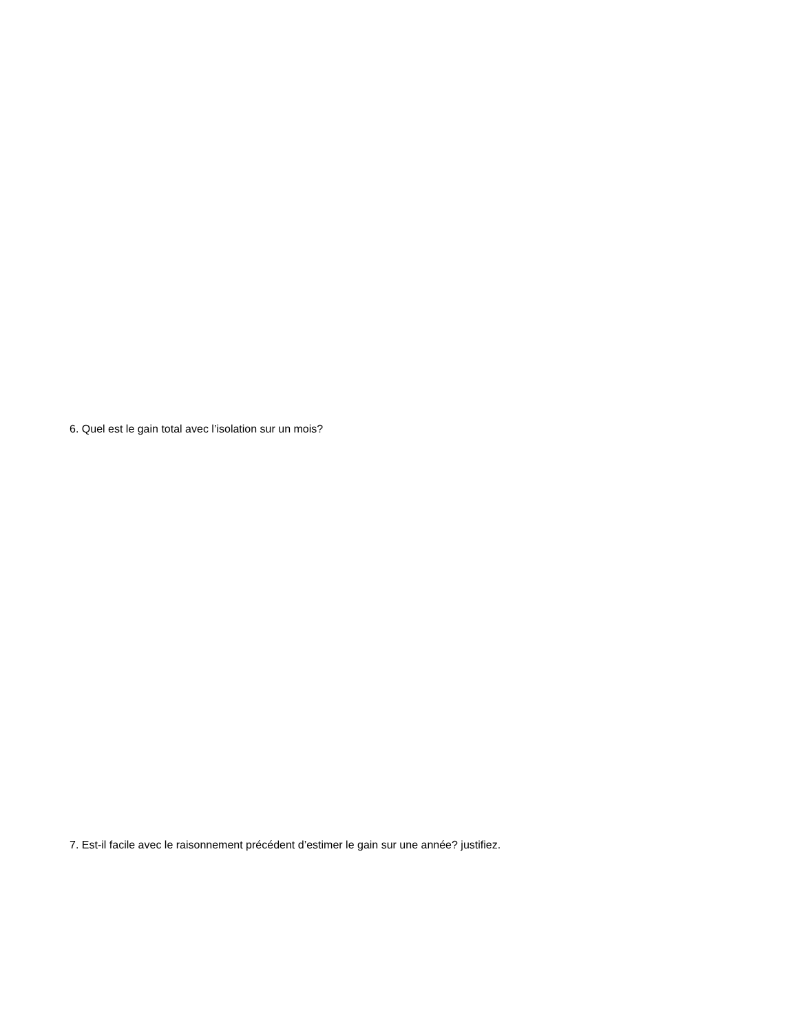6. Quel est le gain total avec l’isolation sur un mois?
7. Est-il facile avec le raisonnement précédent d’estimer le gain sur une année? justifiez.